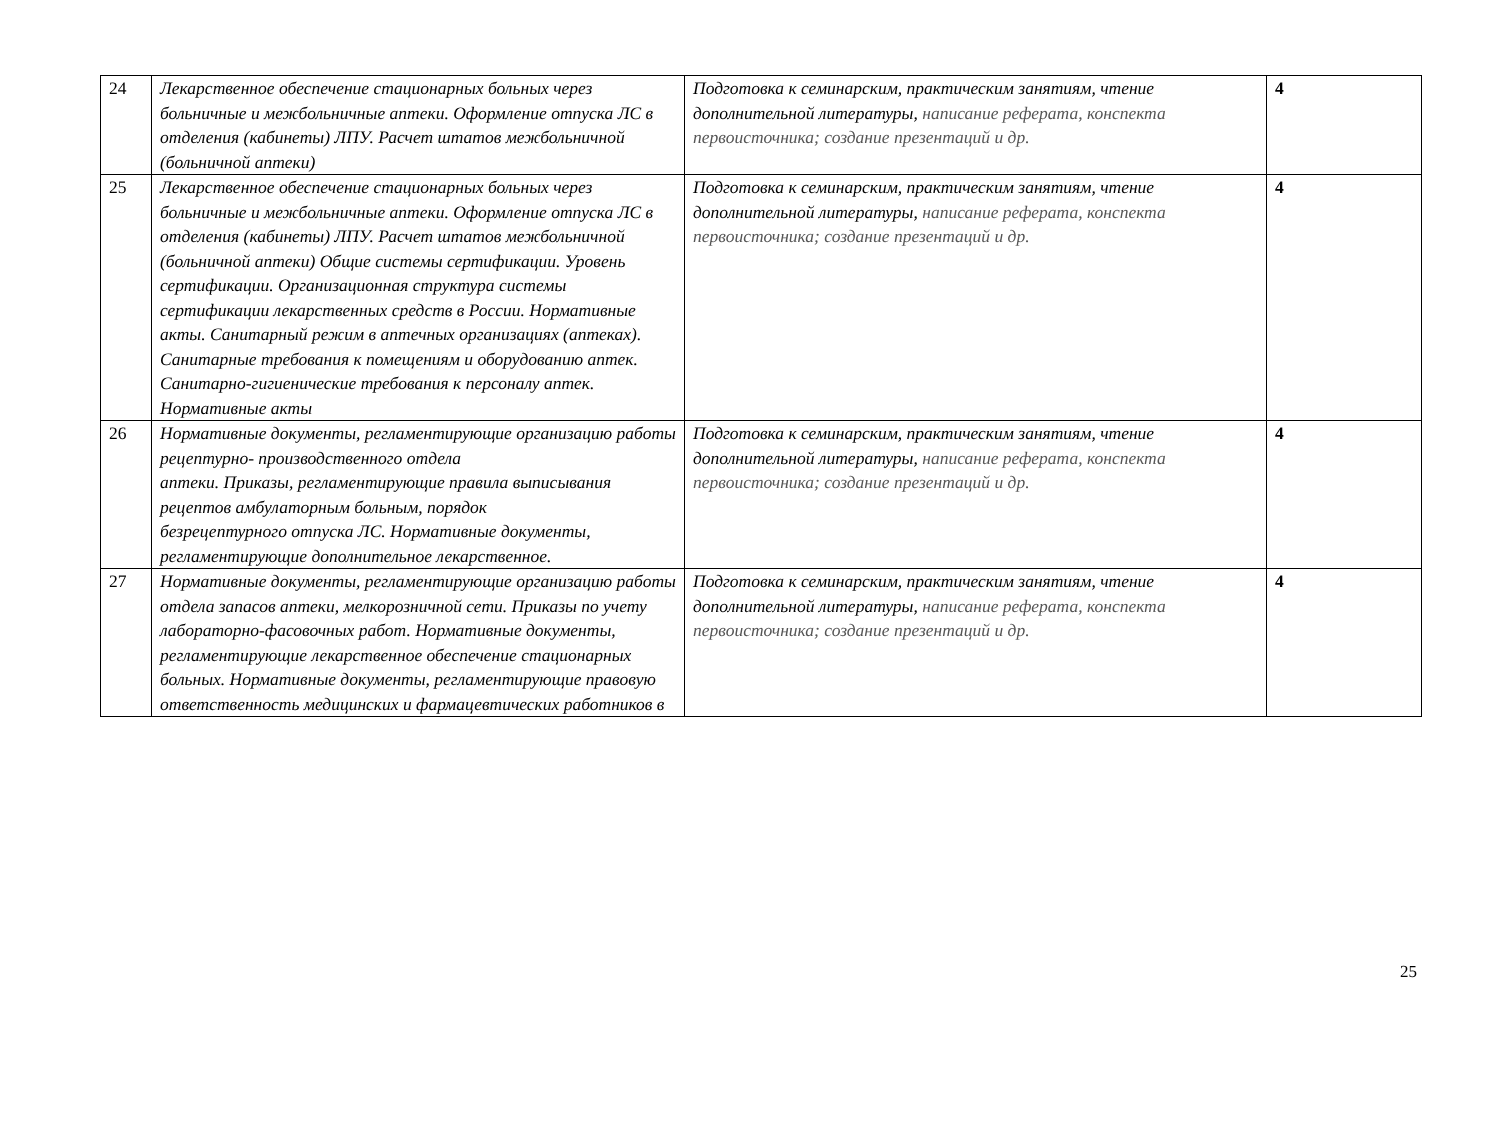| 24 | Лекарственное обеспечение стационарных больных через больничные и межбольничные аптеки. Оформление отпуска ЛС в отделения (кабинеты) ЛПУ. Расчет штатов межбольничной (больничной аптеки) | Подготовка к семинарским, практическим занятиям, чтение дополнительной литературы, написание реферата, конспекта первоисточника; создание презентаций и др. | 4 |
| 25 | Лекарственное обеспечение стационарных больных через больничные и межбольничные аптеки. Оформление отпуска ЛС в отделения (кабинеты) ЛПУ. Расчет штатов межбольничной (больничной аптеки) Общие системы сертификации. Уровень сертификации. Организационная структура системы сертификации лекарственных средств в России. Нормативные акты. Санитарный режим в аптечных организациях (аптеках). Санитарные требования к помещениям и оборудованию аптек. Санитарно-гигиенические требования к персоналу аптек. Нормативные акты | Подготовка к семинарским, практическим занятиям, чтение дополнительной литературы, написание реферата, конспекта первоисточника; создание презентаций и др. | 4 |
| 26 | Нормативные документы, регламентирующие организацию работы рецептурно- производственного отдела аптеки. Приказы, регламентирующие правила выписывания рецептов амбулаторным больным, порядок безрецептурного отпуска ЛС. Нормативные документы, регламентирующие дополнительное лекарственное. | Подготовка к семинарским, практическим занятиям, чтение дополнительной литературы, написание реферата, конспекта первоисточника; создание презентаций и др. | 4 |
| 27 | Нормативные документы, регламентирующие организацию работы отдела запасов аптеки, мелкорозничной сети. Приказы по учету лабораторно-фасовочных работ. Нормативные документы, регламентирующие лекарственное обеспечение стационарных больных. Нормативные документы, регламентирующие правовую ответственность медицинских и фармацевтических работников в | Подготовка к семинарским, практическим занятиям, чтение дополнительной литературы, написание реферата, конспекта первоисточника; создание презентаций и др. | 4 |
25